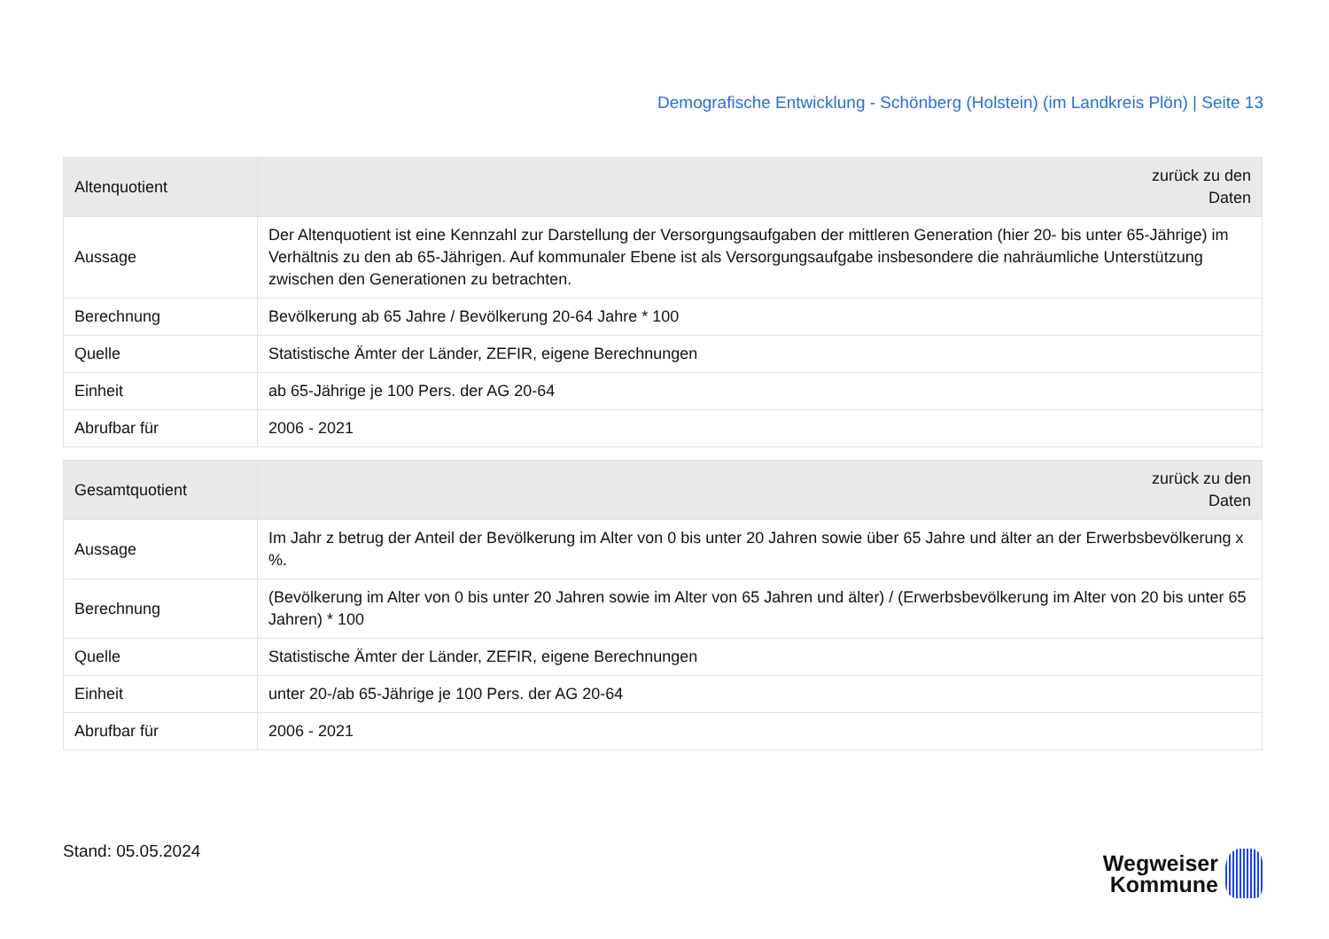Demografische Entwicklung - Schönberg (Holstein) (im Landkreis Plön) | Seite 13
| Altenquotient | zurück zu den Daten |
| --- | --- |
| Aussage | Der Altenquotient ist eine Kennzahl zur Darstellung der Versorgungsaufgaben der mittleren Generation (hier 20- bis unter 65-Jährige) im Verhältnis zu den ab 65-Jährigen. Auf kommunaler Ebene ist als Versorgungsaufgabe insbesondere die nahräumliche Unterstützung zwischen den Generationen zu betrachten. |
| Berechnung | Bevölkerung ab 65 Jahre / Bevölkerung 20-64 Jahre * 100 |
| Quelle | Statistische Ämter der Länder, ZEFIR, eigene Berechnungen |
| Einheit | ab 65-Jährige je 100 Pers. der AG 20-64 |
| Abrufbar für | 2006 - 2021 |
| Gesamtquotient | zurück zu den Daten |
| --- | --- |
| Aussage | Im Jahr z betrug der Anteil der Bevölkerung im Alter von 0 bis unter 20 Jahren sowie über 65 Jahre und älter an der Erwerbsbevölkerung x %. |
| Berechnung | (Bevölkerung im Alter von 0 bis unter 20 Jahren sowie im Alter von 65 Jahren und älter) / (Erwerbsbevölkerung im Alter von 20 bis unter 65 Jahren) * 100 |
| Quelle | Statistische Ämter der Länder, ZEFIR, eigene Berechnungen |
| Einheit | unter 20-/ab 65-Jährige je 100 Pers. der AG 20-64 |
| Abrufbar für | 2006 - 2021 |
Stand: 05.05.2024
Wegweiser
Kommune